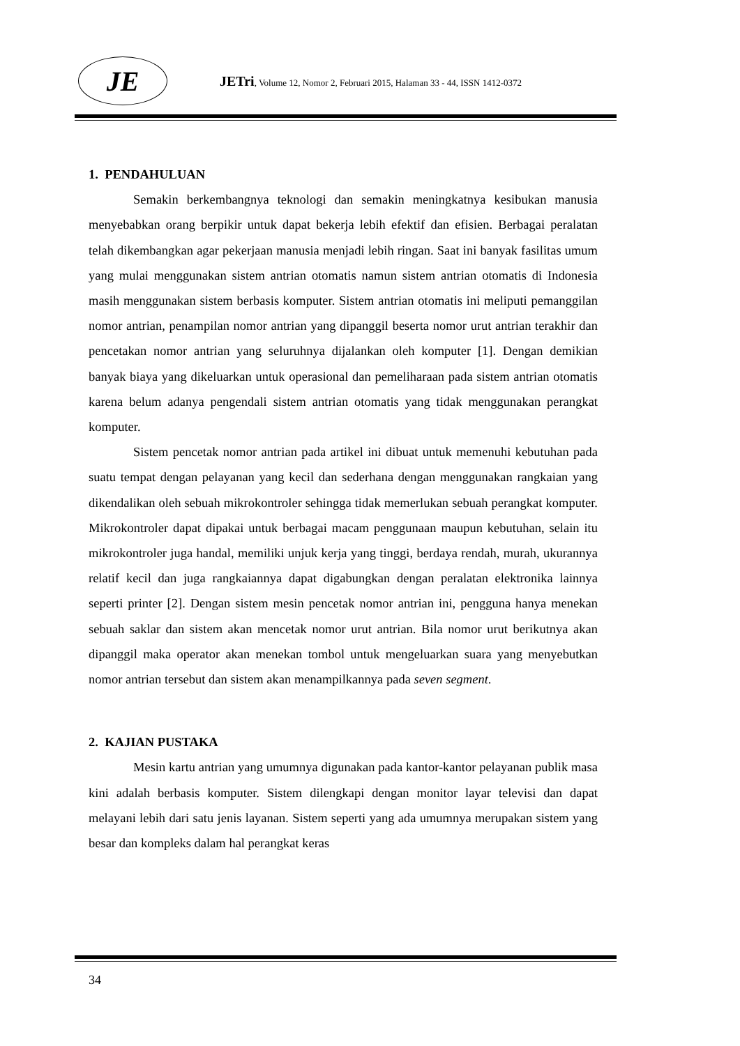JE
JETri, Volume 12, Nomor 2, Februari 2015, Halaman 33 - 44, ISSN 1412-0372
1. PENDAHULUAN
Semakin berkembangnya teknologi dan semakin meningkatnya kesibukan manusia menyebabkan orang berpikir untuk dapat bekerja lebih efektif dan efisien. Berbagai peralatan telah dikembangkan agar pekerjaan manusia menjadi lebih ringan. Saat ini banyak fasilitas umum yang mulai menggunakan sistem antrian otomatis namun sistem antrian otomatis di Indonesia masih menggunakan sistem berbasis komputer. Sistem antrian otomatis ini meliputi pemanggilan nomor antrian, penampilan nomor antrian yang dipanggil beserta nomor urut antrian terakhir dan pencetakan nomor antrian yang seluruhnya dijalankan oleh komputer [1]. Dengan demikian banyak biaya yang dikeluarkan untuk operasional dan pemeliharaan pada sistem antrian otomatis karena belum adanya pengendali sistem antrian otomatis yang tidak menggunakan perangkat komputer.
Sistem pencetak nomor antrian pada artikel ini dibuat untuk memenuhi kebutuhan pada suatu tempat dengan pelayanan yang kecil dan sederhana dengan menggunakan rangkaian yang dikendalikan oleh sebuah mikrokontroler sehingga tidak memerlukan sebuah perangkat komputer. Mikrokontroler dapat dipakai untuk berbagai macam penggunaan maupun kebutuhan, selain itu mikrokontroler juga handal, memiliki unjuk kerja yang tinggi, berdaya rendah, murah, ukurannya relatif kecil dan juga rangkaiannya dapat digabungkan dengan peralatan elektronika lainnya seperti printer [2]. Dengan sistem mesin pencetak nomor antrian ini, pengguna hanya menekan sebuah saklar dan sistem akan mencetak nomor urut antrian. Bila nomor urut berikutnya akan dipanggil maka operator akan menekan tombol untuk mengeluarkan suara yang menyebutkan nomor antrian tersebut dan sistem akan menampilkannya pada seven segment.
2. KAJIAN PUSTAKA
Mesin kartu antrian yang umumnya digunakan pada kantor-kantor pelayanan publik masa kini adalah berbasis komputer. Sistem dilengkapi dengan monitor layar televisi dan dapat melayani lebih dari satu jenis layanan. Sistem seperti yang ada umumnya merupakan sistem yang besar dan kompleks dalam hal perangkat keras
34